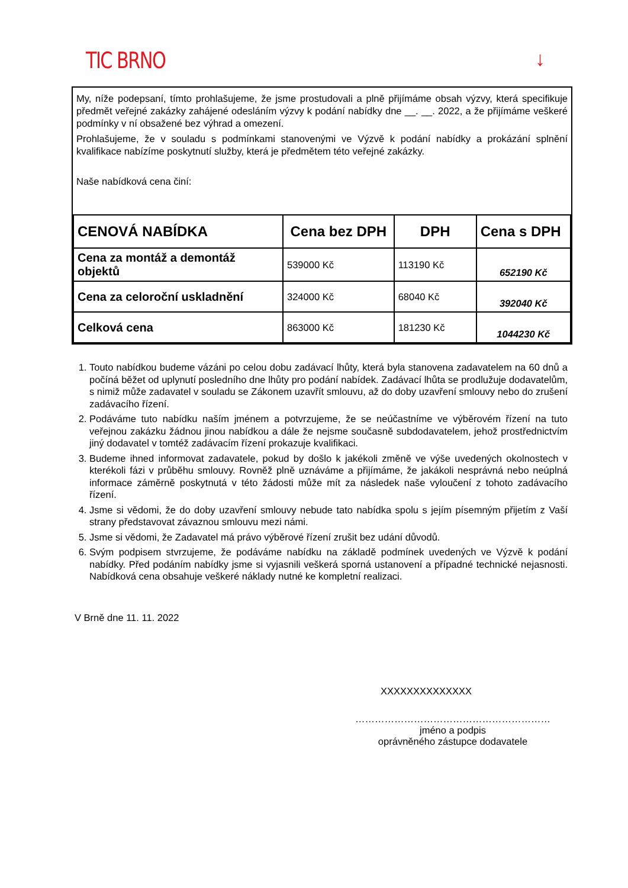TIC BRNO ↓
My, níže podepsaní, tímto prohlašujeme, že jsme prostudovali a plně přijímáme obsah výzvy, která specifikuje předmět veřejné zakázky zahájené odesláním výzvy k podání nabídky dne __. __. 2022, a že přijímáme veškeré podmínky v ní obsažené bez výhrad a omezení.
Prohlašujeme, že v souladu s podmínkami stanovenými ve Výzvě k podání nabídky a prokázání splnění kvalifikace nabízíme poskytnutí služby, která je předmětem této veřejné zakázky.
Naše nabídková cena činí:
| CENOVÁ NABÍDKA | Cena bez DPH | DPH | Cena s DPH |
| --- | --- | --- | --- |
| Cena za montáž a demontáž objektů | 539000 Kč | 113190 Kč | 652190 Kč |
| Cena za celoroční uskladnění | 324000 Kč | 68040 Kč | 392040 Kč |
| Celková cena | 863000 Kč | 181230 Kč | 1044230 Kč |
1. Touto nabídkou budeme vázáni po celou dobu zadávací lhůty, která byla stanovena zadavatelem na 60 dnů a počíná běžet od uplynutí posledního dne lhůty pro podání nabídek. Zadávací lhůta se prodlužuje dodavatelům, s nimiž může zadavatel v souladu se Zákonem uzavřít smlouvu, až do doby uzavření smlouvy nebo do zrušení zadávacího řízení.
2. Podáváme tuto nabídku naším jménem a potvrzujeme, že se neúčastníme ve výběrovém řízení na tuto veřejnou zakázku žádnou jinou nabídkou a dále že nejsme současně subdodavatelem, jehož prostřednictvím jiný dodavatel v tomtéž zadávacím řízení prokazuje kvalifikaci.
3. Budeme ihned informovat zadavatele, pokud by došlo k jakékoli změně ve výše uvedených okolnostech v kterékoli fázi v průběhu smlouvy. Rovněž plně uznáváme a přijímáme, že jakákoli nesprávná nebo neúplná informace záměrně poskytnutá v této žádosti může mít za následek naše vyloučení z tohoto zadávacího řízení.
4. Jsme si vědomi, že do doby uzavření smlouvy nebude tato nabídka spolu s jejím písemným přijetím z Vaší strany představovat závaznou smlouvu mezi námi.
5. Jsme si vědomi, že Zadavatel má právo výběrové řízení zrušit bez udání důvodů.
6. Svým podpisem stvrzujeme, že podáváme nabídku na základě podmínek uvedených ve Výzvě k podání nabídky. Před podáním nabídky jsme si vyjasnili veškerá sporná ustanovení a případné technické nejasnosti. Nabídková cena obsahuje veškeré náklady nutné ke kompletní realizaci.
V Brně dne 11. 11. 2022
XXXXXXXXXXXXXX
……………………………………………………
jméno a podpis
oprávněného zástupce dodavatele